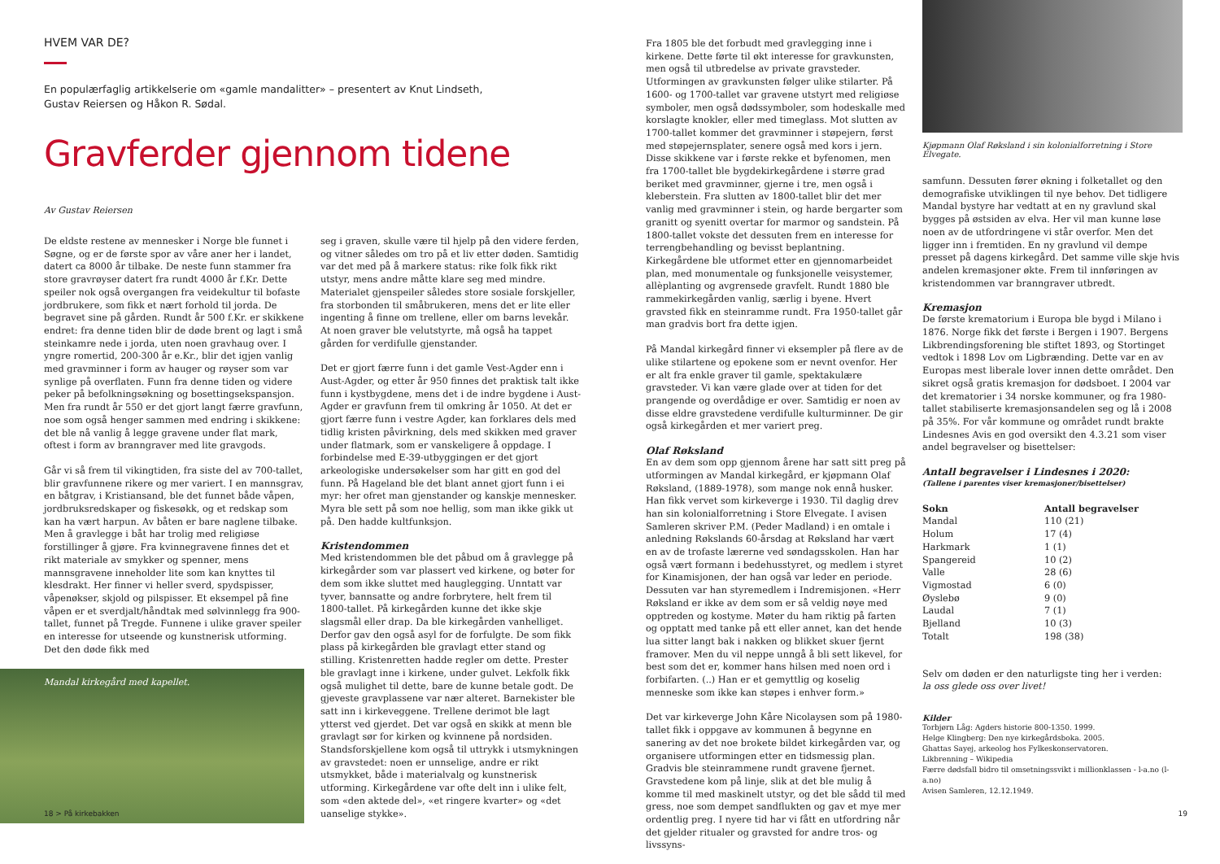HVEM VAR DE?
En populærfaglig artikkelserie om «gamle mandalitter» – presentert av Knut Lindseth,
Gustav Reiersen og Håkon R. Sødal.
Gravferder gjennom tidene
Av Gustav Reiersen
De eldste restene av mennesker i Norge ble funnet i Søgne, og er de første spor av våre aner her i landet, datert ca 8000 år tilbake. De neste funn stammer fra store gravrøyser datert fra rundt 4000 år f.Kr. Dette speiler nok også overgangen fra veidekultur til bofaste jordbrukere, som fikk et nært forhold til jorda. De begravet sine på gården. Rundt år 500 f.Kr. er skikkene endret: fra denne tiden blir de døde brent og lagt i små steinkamre nede i jorda, uten noen gravhaug over. I yngre romertid, 200-300 år e.Kr., blir det igjen vanlig med gravminner i form av hauger og røyser som var synlige på overflaten. Funn fra denne tiden og videre peker på befolkningsøkning og bosettingsekspansjon. Men fra rundt år 550 er det gjort langt færre gravfunn, noe som også henger sammen med endring i skikkene: det ble nå vanlig å legge gravene under flat mark, oftest i form av branngraver med lite gravgods.
Går vi så frem til vikingtiden, fra siste del av 700-tallet, blir gravfunnene rikere og mer variert. I en mannsgrav, en båtgrav, i Kristiansand, ble det funnet både våpen, jordbruksredskaper og fiskesøkk, og et redskap som kan ha vært harpun. Av båten er bare naglene tilbake. Men å gravlegge i båt har trolig med religiøse forstillinger å gjøre. Fra kvinnegravene finnes det et rikt materiale av smykker og spenner, mens mannsgravene inneholder lite som kan knyttes til klesdrakt. Her finner vi heller sverd, spydspisser, våpenøkser, skjold og pilspisser. Et eksempel på fine våpen er et sverdjalt/håndtak med sølvinnlegg fra 900-tallet, funnet på Tregde. Funnene i ulike graver speiler en interesse for utseende og kunstnerisk utforming. Det den døde fikk med
Mandal kirkegård med kapellet.
seg i graven, skulle være til hjelp på den videre ferden, og vitner således om tro på et liv etter døden. Samtidig var det med på å markere status: rike folk fikk rikt utstyr, mens andre måtte klare seg med mindre. Materialet gjenspeiler således store sosiale forskjeller, fra storbonden til småbrukeren, mens det er lite eller ingenting å finne om trellene, eller om barns levekår. At noen graver ble velutstyrte, må også ha tappet gården for verdifulle gjenstander.
Det er gjort færre funn i det gamle Vest-Agder enn i Aust-Agder, og etter år 950 finnes det praktisk talt ikke funn i kystbygdene, mens det i de indre bygdene i Aust-Agder er gravfunn frem til omkring år 1050. At det er gjort færre funn i vestre Agder, kan forklares dels med tidlig kristen påvirkning, dels med skikken med graver under flatmark, som er vanskeligere å oppdage. I forbindelse med E-39-utbyggingen er det gjort arkeologiske undersøkelser som har gitt en god del funn. På Hageland ble det blant annet gjort funn i ei myr: her ofret man gjenstander og kanskje mennesker. Myra ble sett på som noe hellig, som man ikke gikk ut på. Den hadde kultfunksjon.
Kristendommen
Med kristendommen ble det påbud om å gravlegge på kirkegårder som var plassert ved kirkene, og bøter for dem som ikke sluttet med hauglegging. Unntatt var tyver, bannsatte og andre forbrytere, helt frem til 1800-tallet. På kirkegården kunne det ikke skje slagsmål eller drap. Da ble kirkegården vanhelliget. Derfor gav den også asyl for de forfulgte. De som fikk plass på kirkegården ble gravlagt etter stand og stilling. Kristenretten hadde regler om dette. Prester ble gravlagt inne i kirkene, under gulvet. Lekfolk fikk også mulighet til dette, bare de kunne betale godt. De gjeveste gravplassene var nær alteret. Barnekister ble satt inn i kirkeveggene. Trellene derimot ble lagt ytterst ved gjerdet. Det var også en skikk at menn ble gravlagt sør for kirken og kvinnene på nordsiden. Standsforskjellene kom også til uttrykk i utsmykningen av gravstedet: noen er unnselige, andre er rikt utsmykket, både i materialvalg og kunstnerisk utforming. Kirkegårdene var ofte delt inn i ulike felt, som «den aktede del», «et ringere kvarter» og «det uanselige stykke».
18 > På kirkebakken
Fra 1805 ble det forbudt med gravlegging inne i kirkene. Dette førte til økt interesse for gravkunsten, men også til utbredelse av private gravsteder. Utformingen av gravkunsten følger ulike stilarter. På 1600- og 1700-tallet var gravene utstyrt med religiøse symboler, men også dødssymboler, som hodeskalle med korslagte knokler, eller med timeglass. Mot slutten av 1700-tallet kommer det gravminner i støpejern, først med støpejernsplater, senere også med kors i jern. Disse skikkene var i første rekke et byfenomen, men fra 1700-tallet ble bygdekirkegårdene i større grad beriket med gravminner, gjerne i tre, men også i kleberstein. Fra slutten av 1800-tallet blir det mer vanlig med gravminner i stein, og harde bergarter som granitt og syenitt overtar for marmor og sandstein. På 1800-tallet vokste det dessuten frem en interesse for terrengbehandling og bevisst beplantning. Kirkegårdene ble utformet etter en gjennomarbeidet plan, med monumentale og funksjonelle veisystemer, allèplanting og avgrensede gravfelt. Rundt 1880 ble rammekirkegården vanlig, særlig i byene. Hvert gravsted fikk en steinramme rundt. Fra 1950-tallet går man gradvis bort fra dette igjen.
På Mandal kirkegård finner vi eksempler på flere av de ulike stilartene og epokene som er nevnt ovenfor. Her er alt fra enkle graver til gamle, spektakulære gravsteder. Vi kan være glade over at tiden for det prangende og overdådige er over. Samtidig er noen av disse eldre gravstedene verdifulle kulturminner. De gir også kirkegården et mer variert preg.
Olaf Røksland
En av dem som opp gjennom årene har satt sitt preg på utformingen av Mandal kirkegård, er kjøpmann Olaf Røksland, (1889-1978), som mange nok ennå husker. Han fikk vervet som kirkeverge i 1930. Til daglig drev han sin kolonialforretning i Store Elvegate. I avisen Samleren skriver P.M. (Peder Madland) i en omtale i anledning Røkslands 60-årsdag at Røksland har vært en av de trofaste lærerne ved søndagsskolen. Han har også vært formann i bedehusstyret, og medlem i styret for Kinamisjonen, der han også var leder en periode. Dessuten var han styremedlem i Indremisjonen. «Herr Røksland er ikke av dem som er så veldig nøye med opptreden og kostyme. Møter du ham riktig på farten og opptatt med tanke på ett eller annet, kan det hende lua sitter langt bak i nakken og blikket skuer fjernt framover. Men du vil neppe unngå å bli sett likevel, for best som det er, kommer hans hilsen med noen ord i forbifarten. (..) Han er et gemyttlig og koselig menneske som ikke kan støpes i enhver form.»
Det var kirkeverge John Kåre Nicolaysen som på 1980-tallet fikk i oppgave av kommunen å begynne en sanering av det noe brokete bildet kirkegården var, og organisere utformingen etter en tidsmessig plan. Gradvis ble steinrammene rundt gravene fjernet. Gravstedene kom på linje, slik at det ble mulig å komme til med maskinelt utstyr, og det ble sådd til med gress, noe som dempet sandflukten og gav et mye mer ordentlig preg. I nyere tid har vi fått en utfordring når det gjelder ritualer og gravsted for andre tros- og livssyns-
Kjøpmann Olaf Røksland i sin kolonialforretning i Store Elvegate.
samfunn. Dessuten fører økning i folketallet og den demografiske utviklingen til nye behov. Det tidligere Mandal bystyre har vedtatt at en ny gravlund skal bygges på østsiden av elva. Her vil man kunne løse noen av de utfordringene vi står overfor. Men det ligger inn i fremtiden. En ny gravlund vil dempe presset på dagens kirkegård. Det samme ville skje hvis andelen kremasjoner økte. Frem til innføringen av kristendommen var branngraver utbredt.
Kremasjon
De første krematorium i Europa ble bygd i Milano i 1876. Norge fikk det første i Bergen i 1907. Bergens Likbrendingsforening ble stiftet 1893, og Stortinget vedtok i 1898 Lov om Ligbrænding. Dette var en av Europas mest liberale lover innen dette området. Den sikret også gratis kremasjon for dødsboet. I 2004 var det krematorier i 34 norske kommuner, og fra 1980-tallet stabiliserte kremasjonsandelen seg og lå i 2008 på 35%. For vår kommune og området rundt brakte Lindesnes Avis en god oversikt den 4.3.21 som viser andel begravelser og bisettelser:
Antall begravelser i Lindesnes i 2020:
(Tallene i parentes viser kremasjoner/bisettelser)
| Sokn | Antall begravelser |
| --- | --- |
| Mandal | 110 (21) |
| Holum | 17 (4) |
| Harkmark | 1 (1) |
| Spangereid | 10 (2) |
| Valle | 28 (6) |
| Vigmostad | 6 (0) |
| Øyslebø | 9 (0) |
| Laudal | 7 (1) |
| Bjelland | 10 (3) |
| Totalt | 198 (38) |
Selv om døden er den naturligste ting her i verden:
la oss glede oss over livet!
Kilder
Torbjørn Låg: Agders historie 800-1350. 1999.
Helge Klingberg: Den nye kirkegårdsboka. 2005.
Ghattas Sayej, arkeolog hos Fylkeskonservatoren.
Likbrenning – Wikipedia
Færre dødsfall bidro til omsetningssvikt i millionklassen - l-a.no (l-a.no)
Avisen Samleren, 12.12.1949.
19